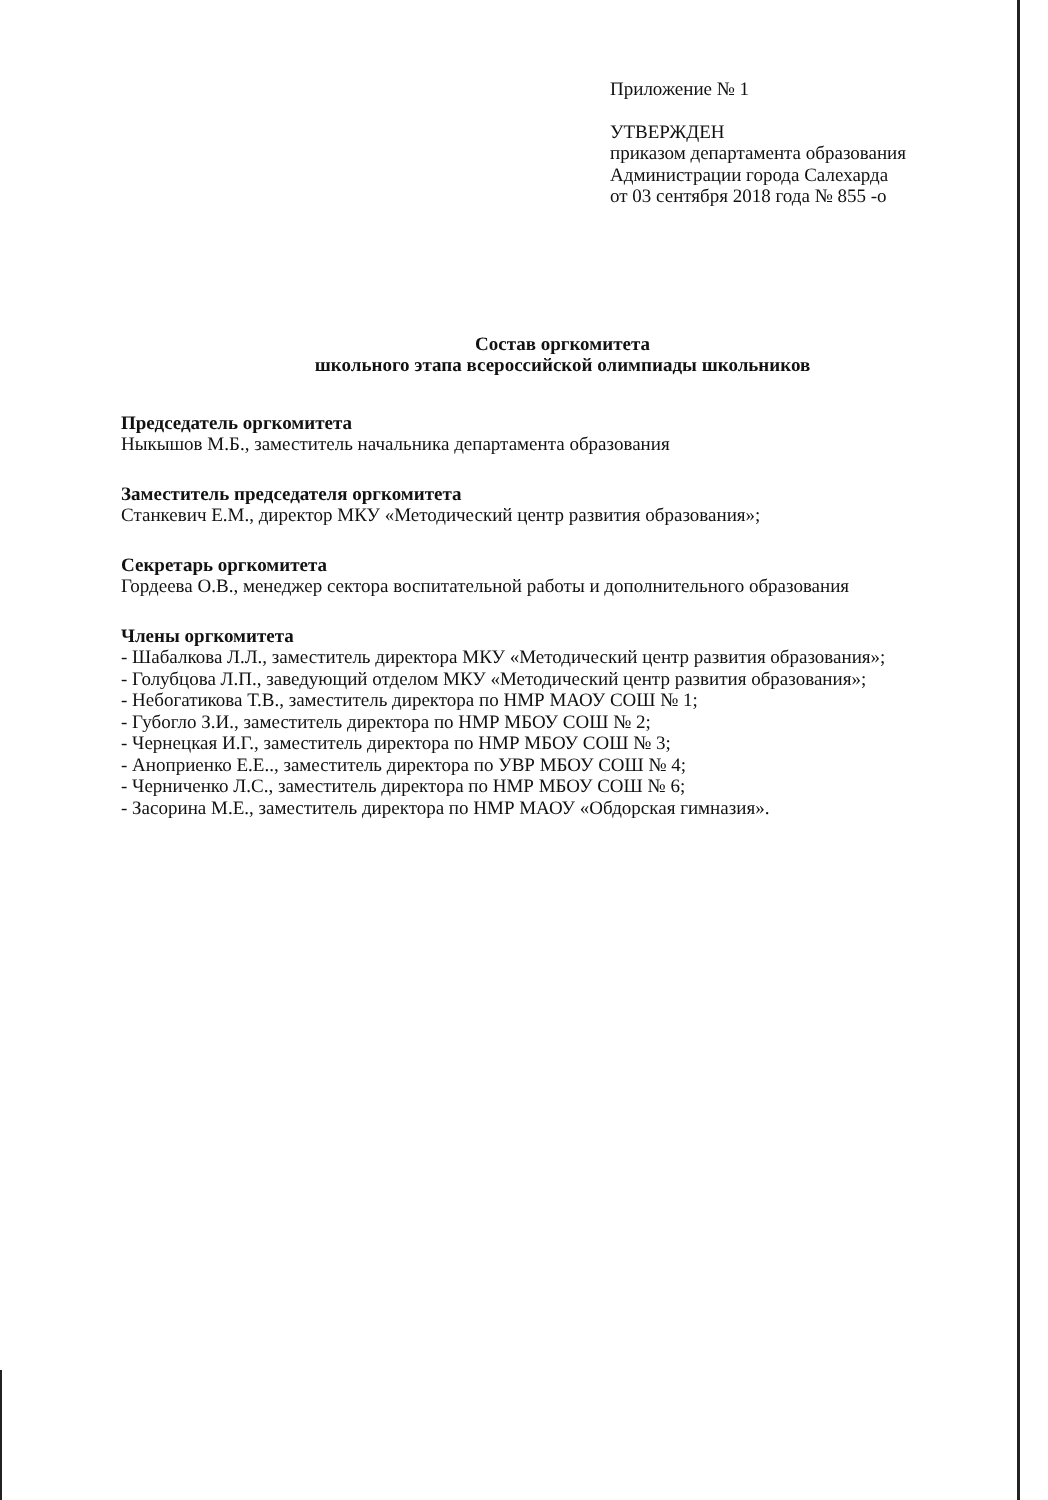Приложение № 1
УТВЕРЖДЕН
приказом департамента образования
Администрации города Салехарда
от 03 сентября 2018 года № 855 -о
Состав оргкомитета
школьного этапа всероссийской олимпиады школьников
Председатель оргкомитета
Ныкышов М.Б., заместитель начальника департамента образования
Заместитель председателя оргкомитета
Станкевич Е.М., директор МКУ «Методический центр развития образования»;
Секретарь оргкомитета
Гордеева О.В., менеджер сектора воспитательной работы и дополнительного образования
Члены оргкомитета
- Шабалкова Л.Л., заместитель директора МКУ «Методический центр развития образования»;
- Голубцова Л.П., заведующий отделом МКУ «Методический центр развития образования»;
- Небогатикова Т.В., заместитель директора по НМР МАОУ СОШ № 1;
- Губогло З.И., заместитель директора по НМР МБОУ СОШ № 2;
- Чернецкая И.Г., заместитель директора по НМР МБОУ СОШ № 3;
- Аноприенко Е.Е.., заместитель директора по УВР МБОУ СОШ № 4;
- Черниченко Л.С., заместитель директора по НМР МБОУ СОШ № 6;
- Засорина М.Е., заместитель директора по НМР МАОУ «Обдорская гимназия».